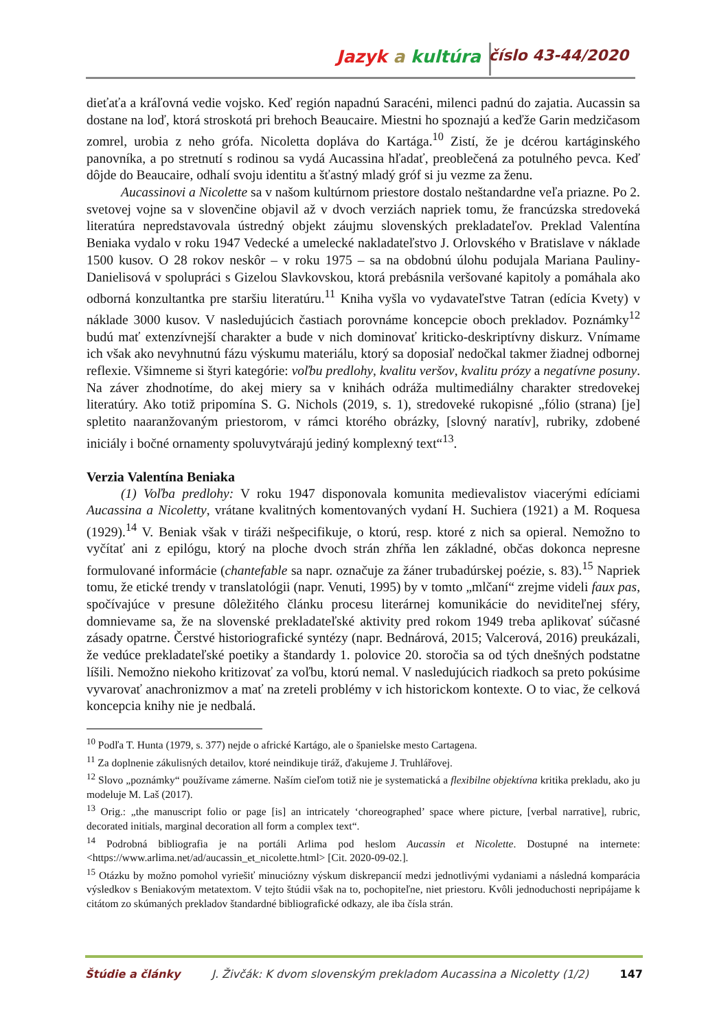Jazyk a kultúra číslo 43-44/2020
dieťaťa a kráľovná vedie vojsko. Keď región napadnú Saracéni, milenci padnú do zajatia. Aucassin sa dostane na loď, ktorá stroskotá pri brehoch Beaucaire. Miestni ho spoznajú a keďže Garin medzičasom zomrel, urobia z neho grófa. Nicoletta dopláva do Kartága.<sup>10</sup> Zistí, že je dcérou kartáginského panovníka, a po stretnutí s rodinou sa vydá Aucassina hľadať, preoblečená za potulného pevca. Keď dôjde do Beaucaire, odhalí svoju identitu a šťastný mladý gróf si ju vezme za ženu.
Aucassinovi a Nicolette sa v našom kultúrnom priestore dostalo neštandardne veľa priazne. Po 2. svetovej vojne sa v slovenčine objavil až v dvoch verziách napriek tomu, že francúzska stredoveká literatúra nepredstavovala ústredný objekt záujmu slovenských prekladateľov. Preklad Valentína Beniaka vydalo v roku 1947 Vedecké a umelecké nakladateľstvo J. Orlovského v Bratislave v náklade 1500 kusov. O 28 rokov neskôr – v roku 1975 – sa na obdobnú úlohu podujala Mariana Pauliny-Danielisová v spolupráci s Gizelou Slavkovskou, ktorá prebásnila veršované kapitoly a pomáhala ako odborná konzultantka pre staršiu literatúru.<sup>11</sup> Kniha vyšla vo vydavateľstve Tatran (edícia Kvety) v náklade 3000 kusov. V nasledujúcich častiach porovnáme koncepcie oboch prekladov. Poznámky<sup>12</sup> budú mať extenzívnejší charakter a bude v nich dominovať kriticko-deskriptívny diskurz. Vnímame ich však ako nevyhnutnú fázu výskumu materiálu, ktorý sa doposiaľ nedočkal takmer žiadnej odbornej reflexie. Všimneme si štyri kategórie: voľbu predlohy, kvalitu veršov, kvalitu prózy a negatívne posuny. Na záver zhodnotíme, do akej miery sa v knihách odráža multimediálny charakter stredovekej literatúry. Ako totiž pripomína S. G. Nichols (2019, s. 1), stredoveké rukopisné „fólio (strana) [je] spletito naaranžovaným priestorom, v rámci ktorého obrázky, [slovný naratív], rubriky, zdobené iniciály i bočné ornamenty spoluvytvárajú jediný komplexný text“<sup>13</sup>.
Verzia Valentína Beniaka
(1) Voľba predlohy: V roku 1947 disponovala komunita medievalistov viacerými edíciami Aucassina a Nicoletty, vrátane kvalitných komentovaných vydaní H. Suchiera (1921) a M. Roquesa (1929).<sup>14</sup> V. Beniak však v tiráži nešpecifikuje, o ktorú, resp. ktoré z nich sa opieral. Nemožno to vyčítať ani z epilógu, ktorý na ploche dvoch strán zhŕňa len základné, občas dokonca nepresne formulované informácie (chantefable sa napr. označuje za žáner trubadúrskej poézie, s. 83).<sup>15</sup> Napriek tomu, že etické trendy v translatológii (napr. Venuti, 1995) by v tomto „mlčaní“ zrejme videli faux pas, spočívajúce v presune dôležitého článku procesu literárnej komunikácie do neviditeľnej sféry, domnievame sa, že na slovenské prekladateľské aktivity pred rokom 1949 treba aplikovať súčasné zásady opatrne. Čerstvé historiografické syntézy (napr. Bednárová, 2015; Valcerová, 2016) preukázali, že vedúce prekladateľské poetiky a štandardy 1. polovice 20. storočia sa od tých dnešných podstatne líšili. Nemožno niekoho kritizovať za voľbu, ktorú nemal. V nasledujúcich riadkoch sa preto pokúsime vyvarovať anachronizmov a mať na zreteli problémy v ich historickom kontexte. O to viac, že celková koncepcia knihy nie je nedbalá.
<sup>10</sup> Podľa T. Hunta (1979, s. 377) nejde o africké Kartágo, ale o španielske mesto Cartagena.
<sup>11</sup> Za doplnenie zákulisných detailov, ktoré neindikuje tiráž, ďakujeme J. Truhlářovej.
<sup>12</sup> Slovo „poznámky“ používame zámerne. Naším cieľom totiž nie je systematická a flexibilne objektívna kritika prekladu, ako ju modeluje M. Laš (2017).
<sup>13</sup> Orig.: „the manuscript folio or page [is] an intricately ‘choreographed’ space where picture, [verbal narrative], rubric, decorated initials, marginal decoration all form a complex text“.
<sup>14</sup> Podrobná bibliografia je na portáli Arlima pod heslom Aucassin et Nicolette. Dostupné na internete: <https://www.arlima.net/ad/aucassin_et_nicolette.html> [Cit. 2020-09-02.].
<sup>15</sup> Otázku by možno pomohol vyriešiť minuciózny výskum diskrepancií medzi jednotlivými vydaniami a následná komparácia výsledkov s Beniakovým metatextom. V tejto štúdii však na to, pochopiteľne, niet priestoru. Kvôli jednoduchosti nepripájame k citátom zo skúmaných prekladov štandardné bibliografické odkazy, ale iba čísla strán.
Štúdie a články J. Živčák: K dvom slovenským prekladom Aucassina a Nicoletty (1/2) 147